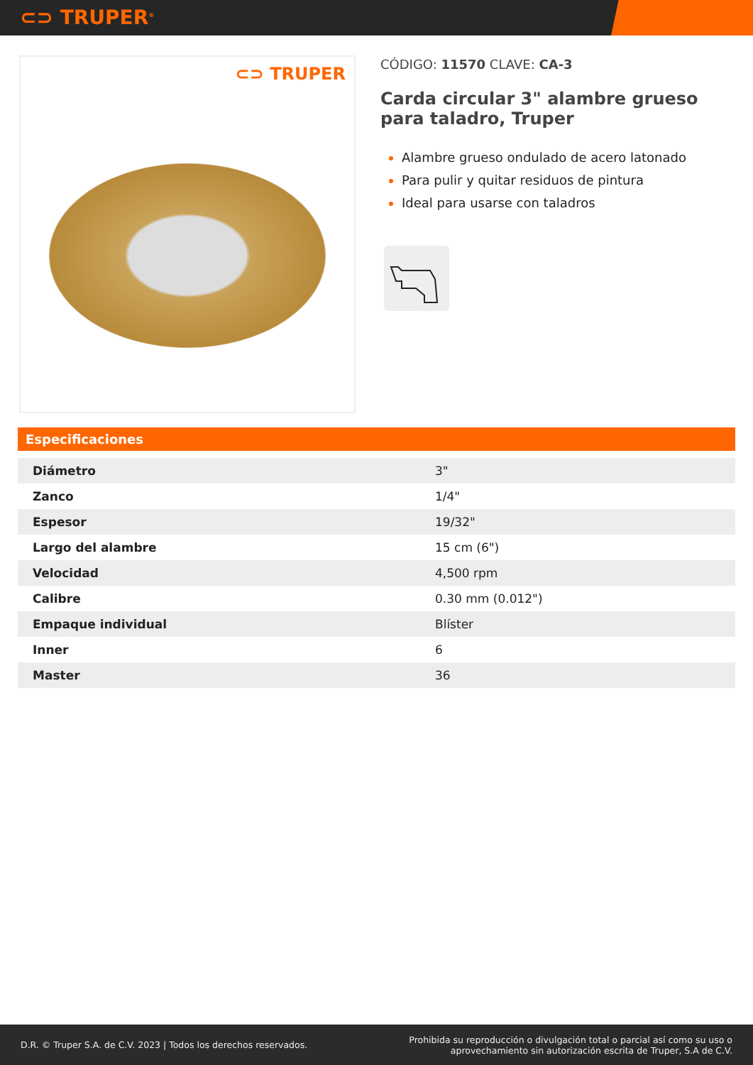⊂⊃ TRUPER<sup>®</sup>
⊂⊃ TRUPER
CÓDIGO: 11570 CLAVE: CA-3
Carda circular 3" alambre grueso para taladro, Truper
Alambre grueso ondulado de acero latonado
Para pulir y quitar residuos de pintura
Ideal para usarse con taladros
Especificaciones
| Diámetro | 3" |
| Zanco | 1/4" |
| Espesor | 19/32" |
| Largo del alambre | 15 cm (6") |
| Velocidad | 4,500 rpm |
| Calibre | 0.30 mm (0.012") |
| Empaque individual | Blíster |
| Inner | 6 |
| Master | 36 |
D.R. © Truper S.A. de C.V. 2023 | Todos los derechos reservados.
Prohibida su reproducción o divulgación total o parcial así como su uso o
aprovechamiento sin autorización escrita de Truper, S.A de C.V.